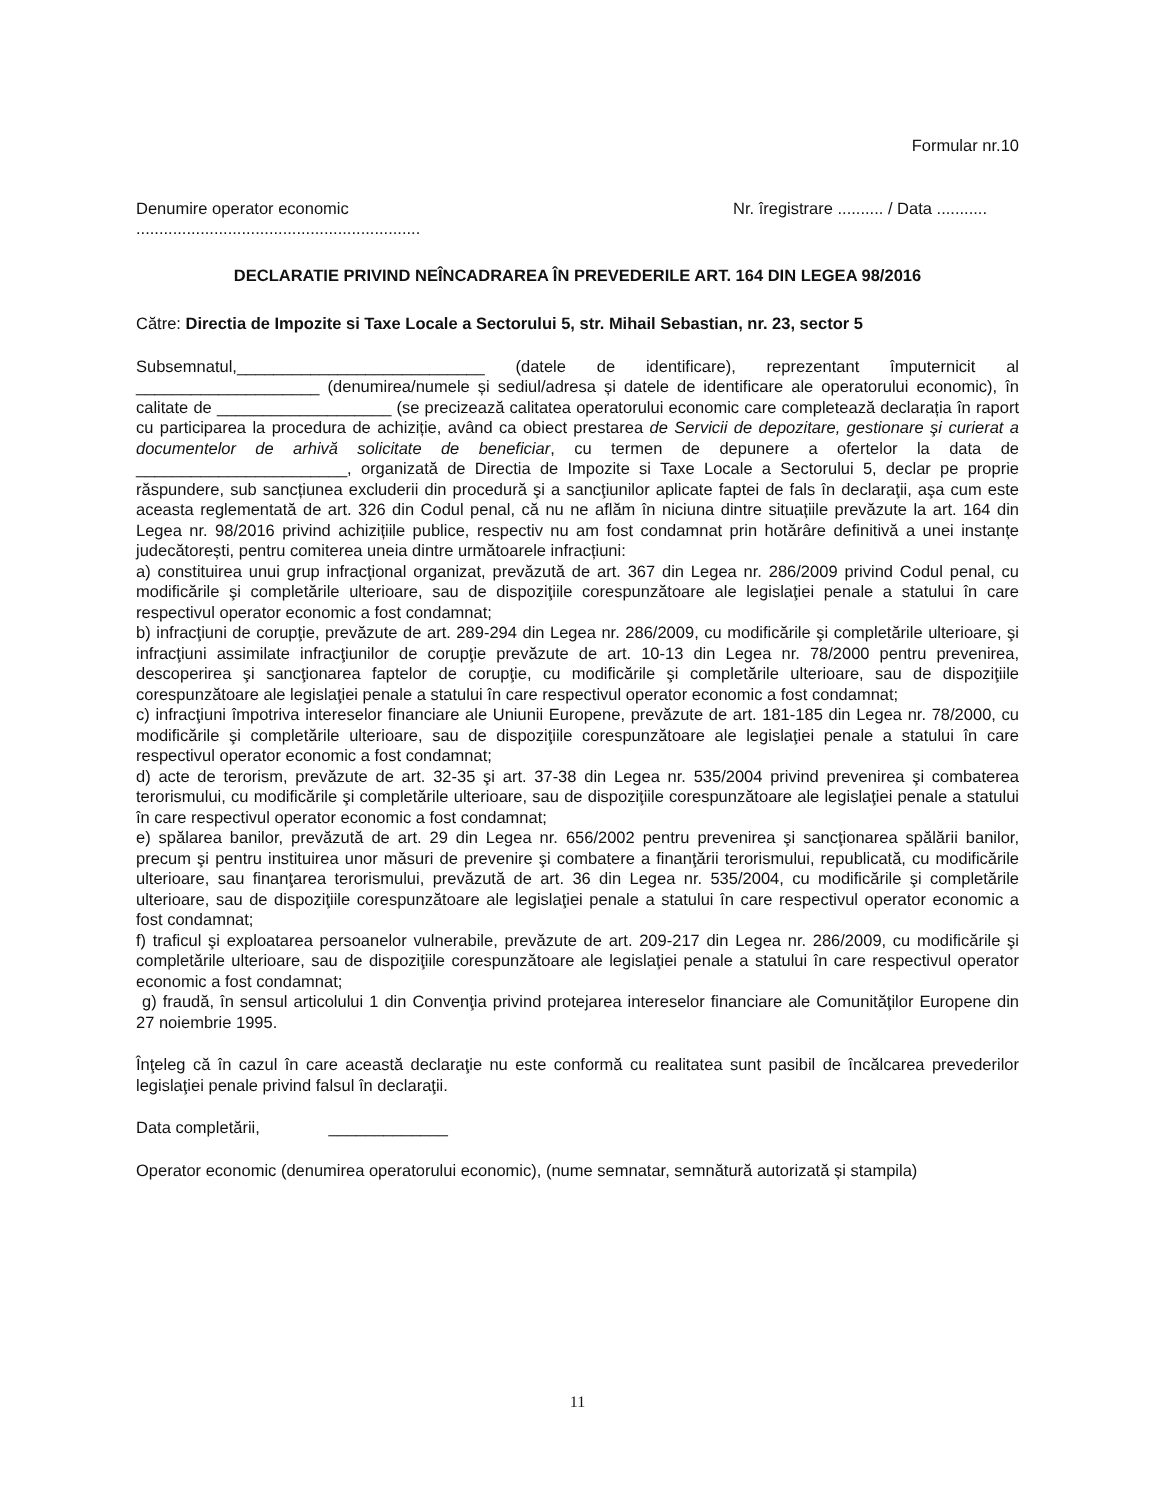Formular nr.10
Denumire operator economic Nr. îregistrare .......... / Data ...........
..............................................................
DECLARATIE PRIVIND NEÎNCADRAREA ÎN PREVEDERILE ART. 164 DIN LEGEA 98/2016
Către: Directia de Impozite si Taxe Locale a Sectorului 5, str. Mihail Sebastian, nr. 23, sector 5
Subsemnatul,___________________________ (datele de identificare), reprezentant împuternicit al ____________________ (denumirea/numele și sediul/adresa și datele de identificare ale operatorului economic), în calitate de ___________________ (se precizează calitatea operatorului economic care completează declarația în raport cu participarea la procedura de achiziție, având ca obiect prestarea de Servicii de depozitare, gestionare şi curierat a documentelor de arhivă solicitate de beneficiar, cu termen de depunere a ofertelor la data de _______________________, organizată de Directia de Impozite si Taxe Locale a Sectorului 5, declar pe proprie răspundere, sub sancțiunea excluderii din procedură şi a sancţiunilor aplicate faptei de fals în declaraţii, aşa cum este aceasta reglementată de art. 326 din Codul penal, că nu ne aflăm în niciuna dintre situațiile prevăzute la art. 164 din Legea nr. 98/2016 privind achizițiile publice, respectiv nu am fost condamnat prin hotărâre definitivă a unei instanțe judecătorești, pentru comiterea uneia dintre următoarele infracțiuni:
a) constituirea unui grup infracţional organizat, prevăzută de art. 367 din Legea nr. 286/2009 privind Codul penal, cu modificările şi completările ulterioare, sau de dispoziţiile corespunzătoare ale legislaţiei penale a statului în care respectivul operator economic a fost condamnat;
b) infracţiuni de corupţie, prevăzute de art. 289-294 din Legea nr. 286/2009, cu modificările şi completările ulterioare, şi infracţiuni assimilate infracţiunilor de corupţie prevăzute de art. 10-13 din Legea nr. 78/2000 pentru prevenirea, descoperirea şi sancţionarea faptelor de corupţie, cu modificările şi completările ulterioare, sau de dispoziţiile corespunzătoare ale legislaţiei penale a statului în care respectivul operator economic a fost condamnat;
c) infracţiuni împotriva intereselor financiare ale Uniunii Europene, prevăzute de art. 181-185 din Legea nr. 78/2000, cu modificările şi completările ulterioare, sau de dispoziţiile corespunzătoare ale legislaţiei penale a statului în care respectivul operator economic a fost condamnat;
d) acte de terorism, prevăzute de art. 32-35 şi art. 37-38 din Legea nr. 535/2004 privind prevenirea şi combaterea terorismului, cu modificările şi completările ulterioare, sau de dispoziţiile corespunzătoare ale legislaţiei penale a statului în care respectivul operator economic a fost condamnat;
e) spălarea banilor, prevăzută de art. 29 din Legea nr. 656/2002 pentru prevenirea şi sancţionarea spălării banilor, precum şi pentru instituirea unor măsuri de prevenire şi combatere a finanţării terorismului, republicată, cu modificările ulterioare, sau finanţarea terorismului, prevăzută de art. 36 din Legea nr. 535/2004, cu modificările şi completările ulterioare, sau de dispoziţiile corespunzătoare ale legislaţiei penale a statului în care respectivul operator economic a fost condamnat;
f) traficul şi exploatarea persoanelor vulnerabile, prevăzute de art. 209-217 din Legea nr. 286/2009, cu modificările şi completările ulterioare, sau de dispoziţiile corespunzătoare ale legislaţiei penale a statului în care respectivul operator economic a fost condamnat;
g) fraudă, în sensul articolului 1 din Convenţia privind protejarea intereselor financiare ale Comunităţilor Europene din 27 noiembrie 1995.
Înţeleg că în cazul în care această declaraţie nu este conformă cu realitatea sunt pasibil de încălcarea prevederilor legislaţiei penale privind falsul în declaraţii.
Data completării, _____________
Operator economic (denumirea operatorului economic), (nume semnatar, semnătură autorizată și stampila)
11